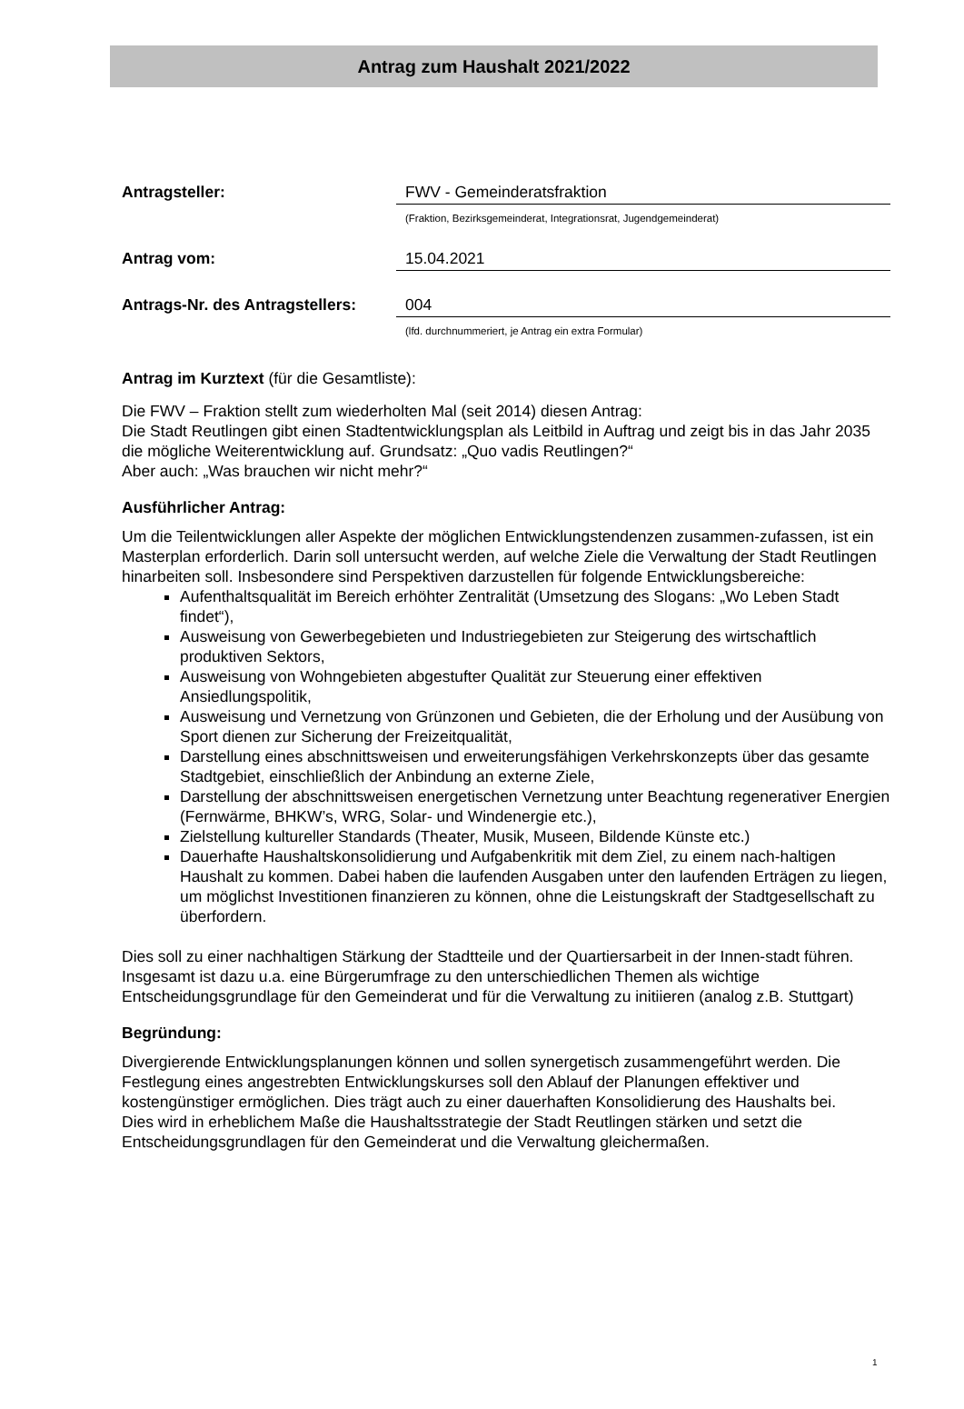Antrag zum Haushalt 2021/2022
Antragsteller: FWV - Gemeinderatsfraktion
(Fraktion, Bezirksgemeinderat, Integrationsrat, Jugendgemeinderat)
Antrag vom: 15.04.2021
Antrags-Nr. des Antragstellers:
004
(lfd. durchnummeriert, je Antrag ein extra Formular)
Antrag im Kurztext (für die Gesamtliste):
Die FWV – Fraktion stellt zum wiederholten Mal (seit 2014) diesen Antrag:
Die Stadt Reutlingen gibt einen Stadtentwicklungsplan als Leitbild in Auftrag und zeigt bis in das Jahr 2035 die mögliche Weiterentwicklung auf. Grundsatz: „Quo vadis Reutlingen?“
Aber auch: „Was brauchen wir nicht mehr?“
Ausführlicher Antrag:
Um die Teilentwicklungen aller Aspekte der möglichen Entwicklungstendenzen zusammen-zufassen, ist ein Masterplan erforderlich. Darin soll untersucht werden, auf welche Ziele die Verwaltung der Stadt Reutlingen hinarbeiten soll. Insbesondere sind Perspektiven darzustellen für folgende Entwicklungsbereiche:
Aufenthaltsqualität im Bereich erhöhter Zentralität (Umsetzung des Slogans: „Wo Leben Stadt findet“),
Ausweisung von Gewerbegebieten und Industriegebieten zur Steigerung des wirtschaftlich produktiven Sektors,
Ausweisung von Wohngebieten abgestufter Qualität zur Steuerung einer effektiven Ansiedlungspolitik,
Ausweisung und Vernetzung von Grünzonen und Gebieten, die der Erholung und der Ausübung von Sport dienen zur Sicherung der Freizeitqualität,
Darstellung eines abschnittsweisen und erweiterungsfähigen Verkehrskonzepts über das gesamte Stadtgebiet, einschließlich der Anbindung an externe Ziele,
Darstellung der abschnittsweisen energetischen Vernetzung unter Beachtung regenerativer Energien (Fernwärme, BHKW’s, WRG, Solar- und Windenergie etc.),
Zielstellung kultureller Standards (Theater, Musik, Museen, Bildende Künste etc.)
Dauerhafte Haushaltskonsolidierung und Aufgabenkritik mit dem Ziel, zu einem nach-haltigen Haushalt zu kommen. Dabei haben die laufenden Ausgaben unter den laufenden Erträgen zu liegen, um möglichst Investitionen finanzieren zu können, ohne die Leistungskraft der Stadtgesellschaft zu überfordern.
Dies soll zu einer nachhaltigen Stärkung der Stadtteile und der Quartiersarbeit in der Innen-stadt führen.
Insgesamt ist dazu u.a. eine Bürgerumfrage zu den unterschiedlichen Themen als wichtige Entscheidungsgrundlage für den Gemeinderat und für die Verwaltung zu initiieren (analog z.B. Stuttgart)
Begründung:
Divergierende Entwicklungsplanungen können und sollen synergetisch zusammengeführt werden. Die Festlegung eines angestrebten Entwicklungskurses soll den Ablauf der Planungen effektiver und kostengünstiger ermöglichen. Dies trägt auch zu einer dauerhaften Konsolidierung des Haushalts bei.
Dies wird in erheblichem Maße die Haushaltsstrategie der Stadt Reutlingen stärken und setzt die Entscheidungsgrundlagen für den Gemeinderat und die Verwaltung gleichermaßen.
1